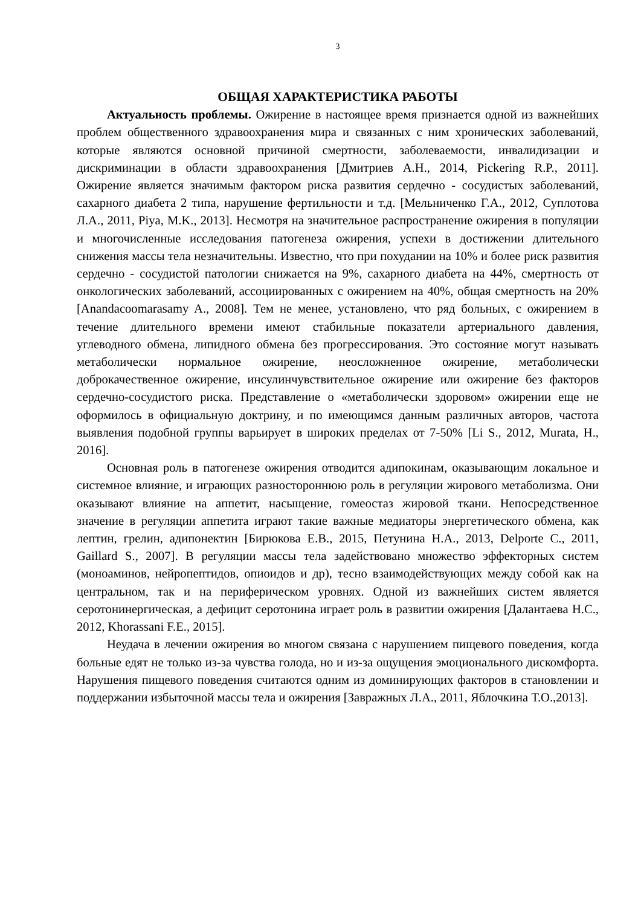3
ОБЩАЯ ХАРАКТЕРИСТИКА РАБОТЫ
Актуальность проблемы. Ожирение в настоящее время признается одной из важнейших проблем общественного здравоохранения мира и связанных с ним хронических заболеваний, которые являются основной причиной смертности, заболеваемости, инвалидизации и дискриминации в области здравоохранения [Дмитриев А.Н., 2014, Pickering R.P., 2011]. Ожирение является значимым фактором риска развития сердечно - сосудистых заболеваний, сахарного диабета 2 типа, нарушение фертильности и т.д. [Мельниченко Г.А., 2012, Суплотова Л.А., 2011, Piya, M.K., 2013]. Несмотря на значительное распространение ожирения в популяции и многочисленные исследования патогенеза ожирения, успехи в достижении длительного снижения массы тела незначительны. Известно, что при похудании на 10% и более риск развития сердечно - сосудистой патологии снижается на 9%, сахарного диабета на 44%, смертность от онкологических заболеваний, ассоциированных с ожирением на 40%, общая смертность на 20% [Anandacoomarasamy A., 2008]. Тем не менее, установлено, что ряд больных, с ожирением в течение длительного времени имеют стабильные показатели артериального давления, углеводного обмена, липидного обмена без прогрессирования. Это состояние могут называть метаболически нормальное ожирение, неосложненное ожирение, метаболически доброкачественное ожирение, инсулинчувствительное ожирение или ожирение без факторов сердечно-сосудистого риска. Представление о «метаболически здоровом» ожирении еще не оформилось в официальную доктрину, и по имеющимся данным различных авторов, частота выявления подобной группы варьирует в широких пределах от 7-50% [Li S., 2012, Murata, H., 2016].
Основная роль в патогенезе ожирения отводится адипокинам, оказывающим локальное и системное влияние, и играющих разностороннюю роль в регуляции жирового метаболизма. Они оказывают влияние на аппетит, насыщение, гомеостаз жировой ткани. Непосредственное значение в регуляции аппетита играют такие важные медиаторы энергетического обмена, как лептин, грелин, адипонектин [Бирюкова Е.В., 2015, Петунина Н.А., 2013, Delporte C., 2011, Gaillard S., 2007]. В регуляции массы тела задействовано множество эффекторных систем (моноаминов, нейропептидов, опиоидов и др), тесно взаимодействующих между собой как на центральном, так и на периферическом уровнях. Одной из важнейших систем является серотонинергическая, а дефицит серотонина играет роль в развитии ожирения [Далантаева Н.С., 2012, Khorassani F.E., 2015].
Неудача в лечении ожирения во многом связана с нарушением пищевого поведения, когда больные едят не только из-за чувства голода, но и из-за ощущения эмоционального дискомфорта. Нарушения пищевого поведения считаются одним из доминирующих факторов в становлении и поддержании избыточной массы тела и ожирения [Завражных Л.А., 2011, Яблочкина Т.О.,2013].